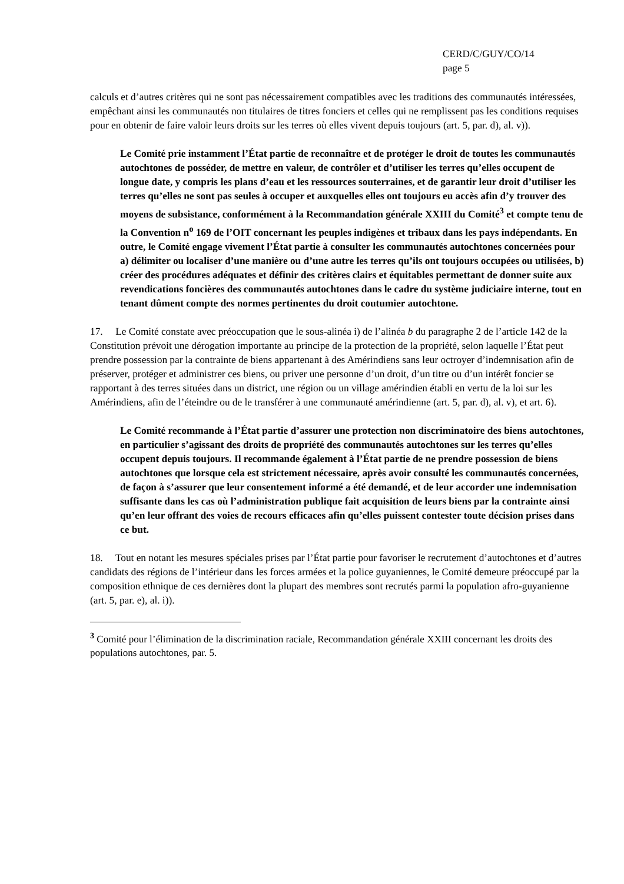CERD/C/GUY/CO/14
page 5
calculs et d’autres critères qui ne sont pas nécessairement compatibles avec les traditions des communautés intéressées, empêchant ainsi les communautés non titulaires de titres fonciers et celles qui ne remplissent pas les conditions requises pour en obtenir de faire valoir leurs droits sur les terres où elles vivent depuis toujours (art. 5, par. d), al. v)).
Le Comité prie instamment l’État partie de reconnaître et de protéger le droit de toutes les communautés autochtones de posséder, de mettre en valeur, de contrôler et d’utiliser les terres qu’elles occupent de longue date, y compris les plans d’eau et les ressources souterraines, et de garantir leur droit d’utiliser les terres qu’elles ne sont pas seules à occuper et auxquelles elles ont toujours eu accès afin d’y trouver des moyens de subsistance, conformément à la Recommandation générale XXIII du Comité<sup>3</sup> et compte tenu de la Convention n<sup>o</sup> 169 de l’OIT concernant les peuples indigènes et tribaux dans les pays indépendants. En outre, le Comité engage vivement l’État partie à consulter les communautés autochtones concernées pour a) délimiter ou localiser d’une manière ou d’une autre les terres qu’ils ont toujours occupées ou utilisées, b) créer des procédures adéquates et définir des critères clairs et équitables permettant de donner suite aux revendications foncières des communautés autochtones dans le cadre du système judiciaire interne, tout en tenant dûment compte des normes pertinentes du droit coutumier autochtone.
17. Le Comité constate avec préoccupation que le sous-alinéa i) de l’alinéa b du paragraphe 2 de l’article 142 de la Constitution prévoit une dérogation importante au principe de la protection de la propriété, selon laquelle l’État peut prendre possession par la contrainte de biens appartenant à des Amérindiens sans leur octroyer d’indemnisation afin de préserver, protéger et administrer ces biens, ou priver une personne d’un droit, d’un titre ou d’un intérêt foncier se rapportant à des terres situées dans un district, une région ou un village amérindien établi en vertu de la loi sur les Amérindiens, afin de l’éteindre ou de le transférer à une communauté amérindienne (art. 5, par. d), al. v), et art. 6).
Le Comité recommande à l’État partie d’assurer une protection non discriminatoire des biens autochtones, en particulier s’agissant des droits de propriété des communautés autochtones sur les terres qu’elles occupent depuis toujours. Il recommande également à l’État partie de ne prendre possession de biens autochtones que lorsque cela est strictement nécessaire, après avoir consulté les communautés concernées, de façon à s’assurer que leur consentement informé a été demandé, et de leur accorder une indemnisation suffisante dans les cas où l’administration publique fait acquisition de leurs biens par la contrainte ainsi qu’en leur offrant des voies de recours efficaces afin qu’elles puissent contester toute décision prises dans ce but.
18. Tout en notant les mesures spéciales prises par l’État partie pour favoriser le recrutement d’autochtones et d’autres candidats des régions de l’intérieur dans les forces armées et la police guyaniennes, le Comité demeure préoccupé par la composition ethnique de ces dernières dont la plupart des membres sont recrutés parmi la population afro-guyanienne (art. 5, par. e), al. i)).
<sup>3</sup> Comité pour l’élimination de la discrimination raciale, Recommandation générale XXIII concernant les droits des populations autochtones, par. 5.